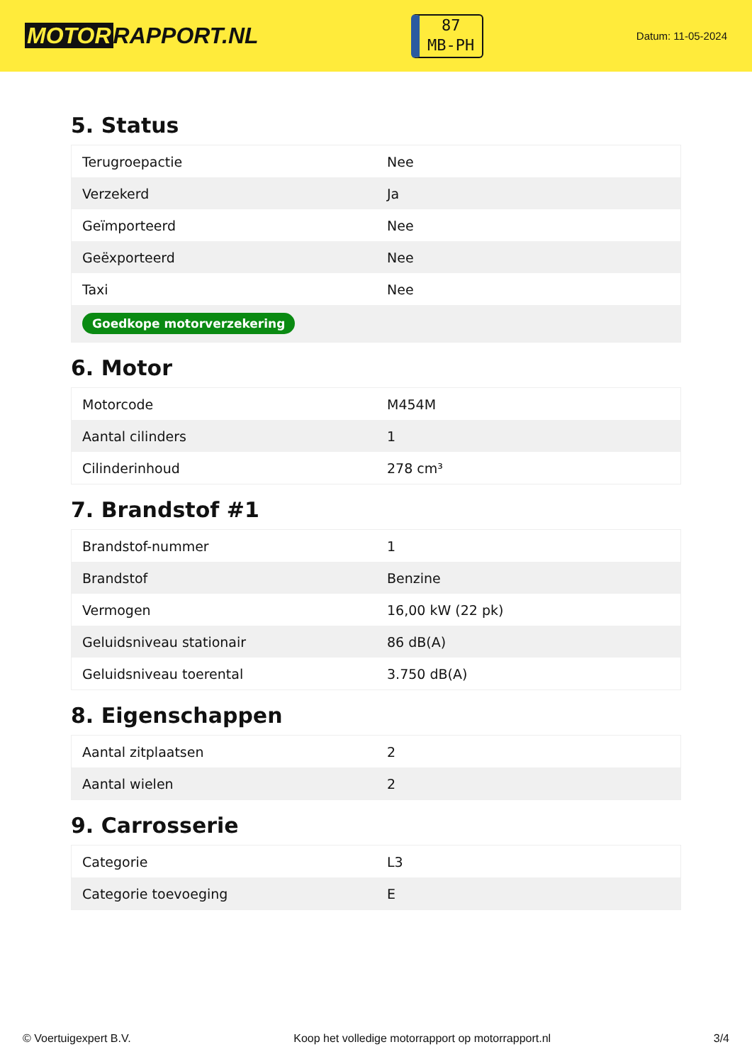MOTOR RAPPORT.NL
87
MB-PH
Datum: 11-05-2024
5. Status
| Terugroepactie | Nee |
| Verzekerd | Ja |
| Geïmporteerd | Nee |
| Geëxporteerd | Nee |
| Taxi | Nee |
| Goedkope motorverzekering | |
6. Motor
| Motorcode | M454M |
| Aantal cilinders | 1 |
| Cilinderinhoud | 278 cm³ |
7. Brandstof #1
| Brandstof-nummer | 1 |
| Brandstof | Benzine |
| Vermogen | 16,00 kW (22 pk) |
| Geluidsniveau stationair | 86 dB(A) |
| Geluidsniveau toerental | 3.750 dB(A) |
8. Eigenschappen
| Aantal zitplaatsen | 2 |
| Aantal wielen | 2 |
9. Carrosserie
| Categorie | L3 |
| Categorie toevoeging | E |
© Voertuigexpert B.V. Koop het volledige motorrapport op motorrapport.nl 3/4